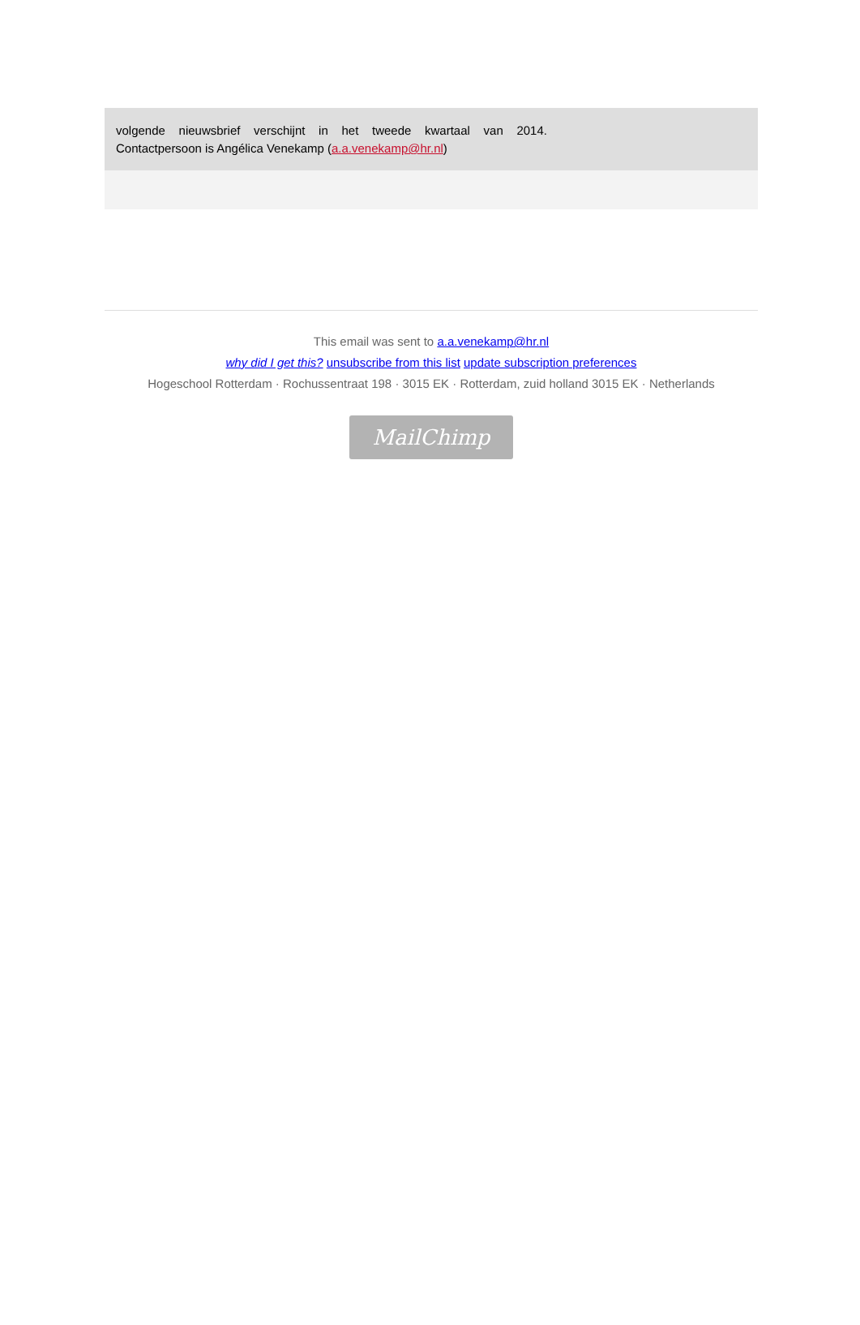volgende nieuwsbrief verschijnt in het tweede kwartaal van 2014.
Contactpersoon is Angélica Venekamp (a.a.venekamp@hr.nl)
This email was sent to a.a.venekamp@hr.nl
why did I get this? unsubscribe from this list update subscription preferences
Hogeschool Rotterdam · Rochussentraat 198 · 3015 EK · Rotterdam, zuid holland 3015 EK · Netherlands
MailChimp